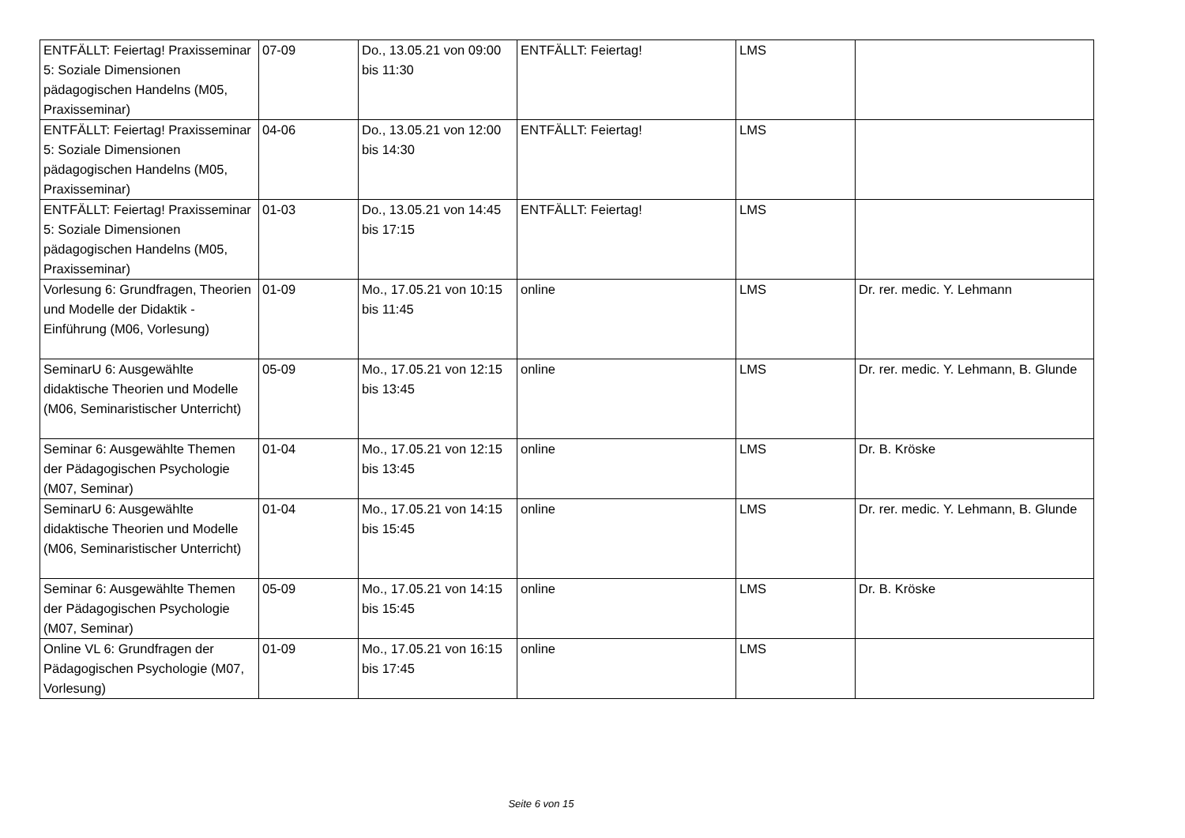| ENTFÄLLT: Feiertag! Praxisseminar 5: Soziale Dimensionen pädagogischen Handelns (M05, Praxisseminar) | 07-09 | Do., 13.05.21 von 09:00 bis 11:30 | ENTFÄLLT: Feiertag! | LMS | |
| ENTFÄLLT: Feiertag! Praxisseminar 5: Soziale Dimensionen pädagogischen Handelns (M05, Praxisseminar) | 04-06 | Do., 13.05.21 von 12:00 bis 14:30 | ENTFÄLLT: Feiertag! | LMS | |
| ENTFÄLLT: Feiertag! Praxisseminar 5: Soziale Dimensionen pädagogischen Handelns (M05, Praxisseminar) | 01-03 | Do., 13.05.21 von 14:45 bis 17:15 | ENTFÄLLT: Feiertag! | LMS | |
| Vorlesung 6: Grundfragen, Theorien und Modelle der Didaktik - Einführung (M06, Vorlesung) | 01-09 | Mo., 17.05.21 von 10:15 bis 11:45 | online | LMS | Dr. rer. medic. Y. Lehmann |
| SeminarU 6: Ausgewählte didaktische Theorien und Modelle (M06, Seminaristischer Unterricht) | 05-09 | Mo., 17.05.21 von 12:15 bis 13:45 | online | LMS | Dr. rer. medic. Y. Lehmann, B. Glunde |
| Seminar 6: Ausgewählte Themen der Pädagogischen Psychologie (M07, Seminar) | 01-04 | Mo., 17.05.21 von 12:15 bis 13:45 | online | LMS | Dr. B. Kröske |
| SeminarU 6: Ausgewählte didaktische Theorien und Modelle (M06, Seminaristischer Unterricht) | 01-04 | Mo., 17.05.21 von 14:15 bis 15:45 | online | LMS | Dr. rer. medic. Y. Lehmann, B. Glunde |
| Seminar 6: Ausgewählte Themen der Pädagogischen Psychologie (M07, Seminar) | 05-09 | Mo., 17.05.21 von 14:15 bis 15:45 | online | LMS | Dr. B. Kröske |
| Online VL 6: Grundfragen der Pädagogischen Psychologie (M07, Vorlesung) | 01-09 | Mo., 17.05.21 von 16:15 bis 17:45 | online | LMS | |
Seite 6 von 15